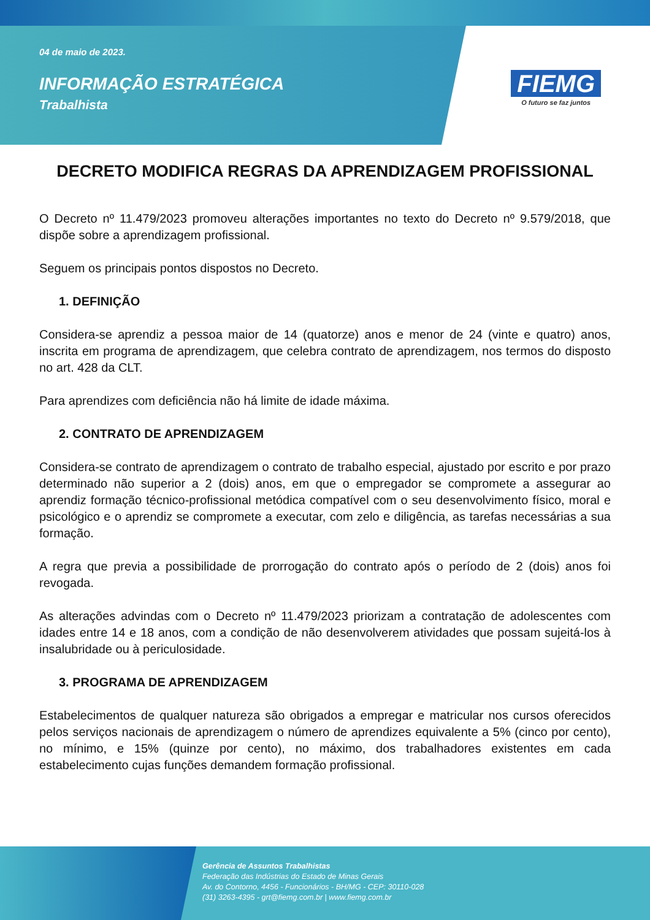04 de maio de 2023.
INFORMAÇÃO ESTRATÉGICA
Trabalhista
FIEMG
O futuro se faz juntos
DECRETO MODIFICA REGRAS DA APRENDIZAGEM PROFISSIONAL
O Decreto nº 11.479/2023 promoveu alterações importantes no texto do Decreto nº 9.579/2018, que dispõe sobre a aprendizagem profissional.
Seguem os principais pontos dispostos no Decreto.
1. DEFINIÇÃO
Considera-se aprendiz a pessoa maior de 14 (quatorze) anos e menor de 24 (vinte e quatro) anos, inscrita em programa de aprendizagem, que celebra contrato de aprendizagem, nos termos do disposto no art. 428 da CLT.
Para aprendizes com deficiência não há limite de idade máxima.
2. CONTRATO DE APRENDIZAGEM
Considera-se contrato de aprendizagem o contrato de trabalho especial, ajustado por escrito e por prazo determinado não superior a 2 (dois) anos, em que o empregador se compromete a assegurar ao aprendiz formação técnico-profissional metódica compatível com o seu desenvolvimento físico, moral e psicológico e o aprendiz se compromete a executar, com zelo e diligência, as tarefas necessárias a sua formação.
A regra que previa a possibilidade de prorrogação do contrato após o período de 2 (dois) anos foi revogada.
As alterações advindas com o Decreto nº 11.479/2023 priorizam a contratação de adolescentes com idades entre 14 e 18 anos, com a condição de não desenvolverem atividades que possam sujeitá-los à insalubridade ou à periculosidade.
3. PROGRAMA DE APRENDIZAGEM
Estabelecimentos de qualquer natureza são obrigados a empregar e matricular nos cursos oferecidos pelos serviços nacionais de aprendizagem o número de aprendizes equivalente a 5% (cinco por cento), no mínimo, e 15% (quinze por cento), no máximo, dos trabalhadores existentes em cada estabelecimento cujas funções demandem formação profissional.
Gerência de Assuntos Trabalhistas
Federação das Indústrias do Estado de Minas Gerais
Av. do Contorno, 4456 - Funcionários - BH/MG - CEP: 30110-028
(31) 3263-4395 - grt@fiemg.com.br | www.fiemg.com.br